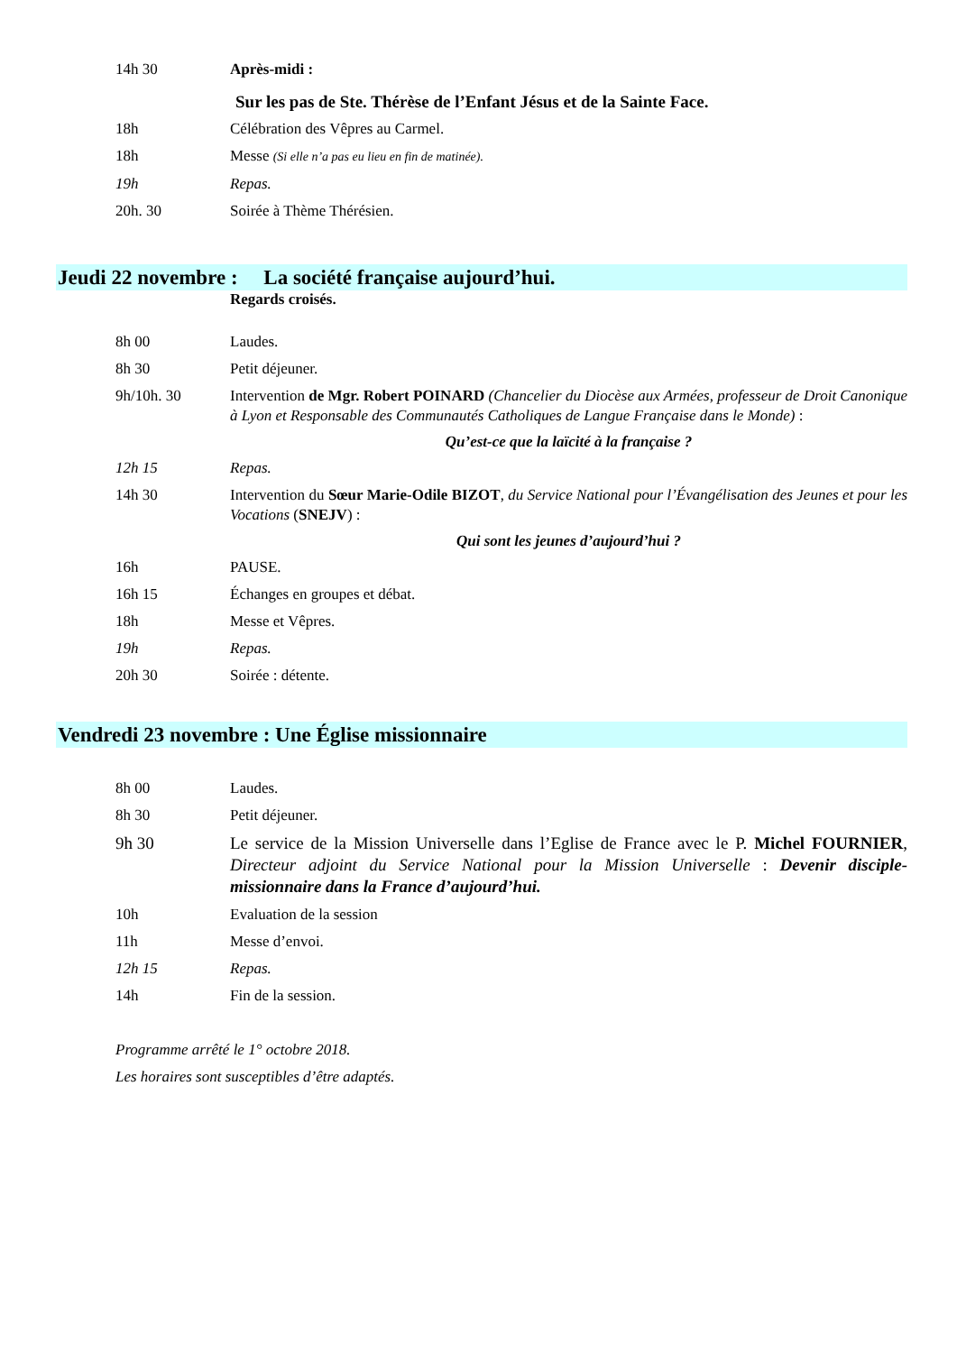14h 30 Après-midi :
Sur les pas de Ste. Thérèse de l’Enfant Jésus et de la Sainte Face.
18h Célébration des Vêpres au Carmel.
18h Messe (Si elle n’a pas eu lieu en fin de matinée).
19h Repas.
20h. 30 Soirée à Thème Thérésien.
Jeudi 22 novembre : La société française aujourd’hui.
Regards croisés.
8h 00 Laudes.
8h 30 Petit déjeuner.
9h/10h. 30 Intervention de Mgr. Robert POINARD (Chancelier du Diocèse aux Armées, professeur de Droit Canonique à Lyon et Responsable des Communautés Catholiques de Langue Française dans le Monde) :
Qu’est-ce que la laïcité à la française ?
12h 15 Repas.
14h 30 Intervention du Sœur Marie-Odile BIZOT, du Service National pour l’Évangélisation des Jeunes et pour les Vocations (SNEJV) :
Qui sont les jeunes d’aujourd’hui ?
16h PAUSE.
16h 15 Échanges en groupes et débat.
18h Messe et Vêpres.
19h Repas.
20h 30 Soirée : détente.
Vendredi 23 novembre : Une Église missionnaire
8h 00 Laudes.
8h 30 Petit déjeuner.
9h 30 Le service de la Mission Universelle dans l’Eglise de France avec le P. Michel FOURNIER, Directeur adjoint du Service National pour la Mission Universelle : Devenir disciple-missionnaire dans la France d’aujourd’hui.
10h Evaluation de la session
11h Messe d’envoi.
12h 15 Repas.
14h Fin de la session.
Programme arrêté le 1° octobre 2018.
Les horaires sont susceptibles d’être adaptés.